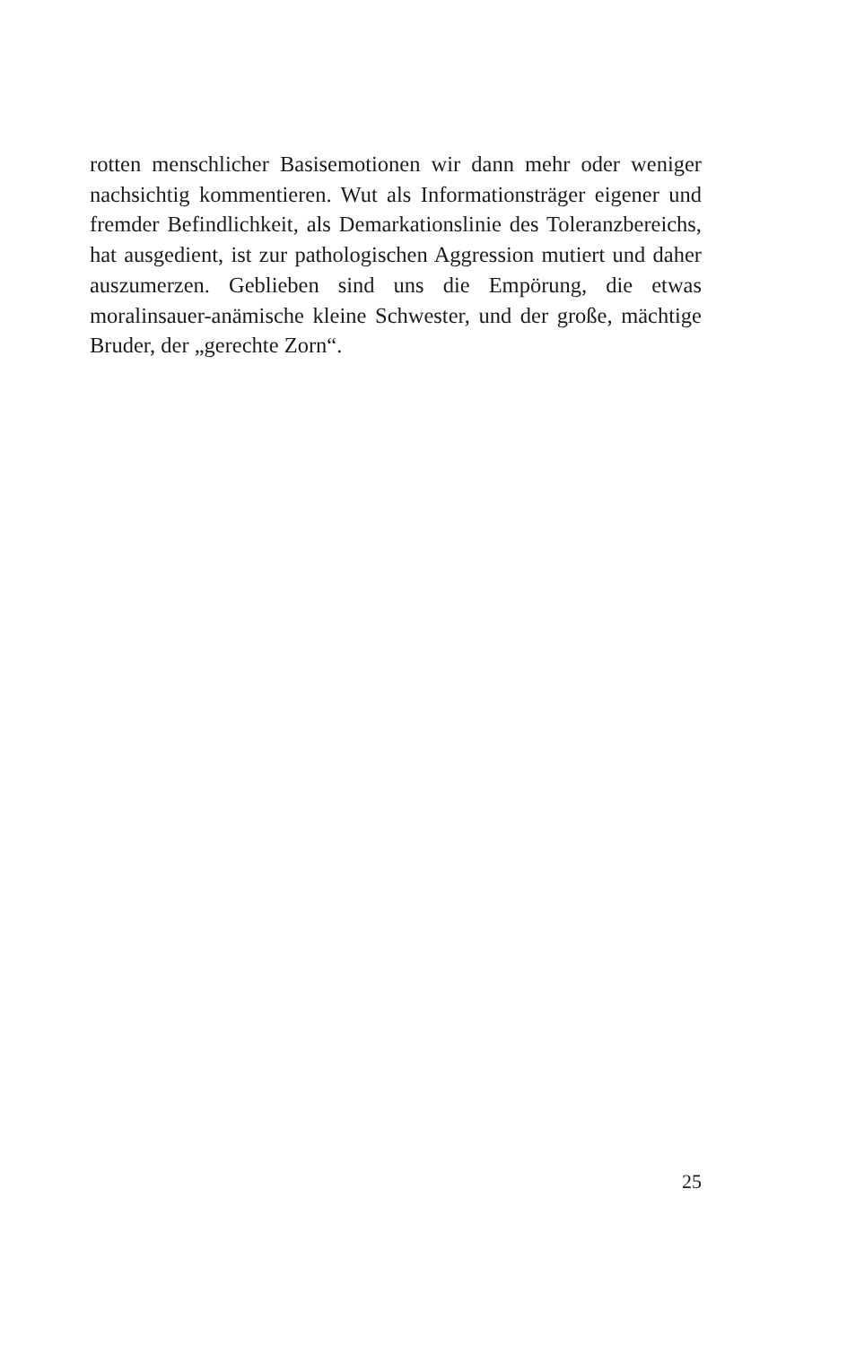rotten menschlicher Basisemotionen wir dann mehr oder weniger nachsichtig kommentieren. Wut als Informationsträger eigener und fremder Befindlichkeit, als Demarkationslinie des Toleranzbereichs, hat ausgedient, ist zur pathologischen Aggression mutiert und daher auszumerzen. Geblieben sind uns die Empörung, die etwas moralinsauer-anämische kleine Schwester, und der große, mächtige Bruder, der „gerechte Zorn“.
25